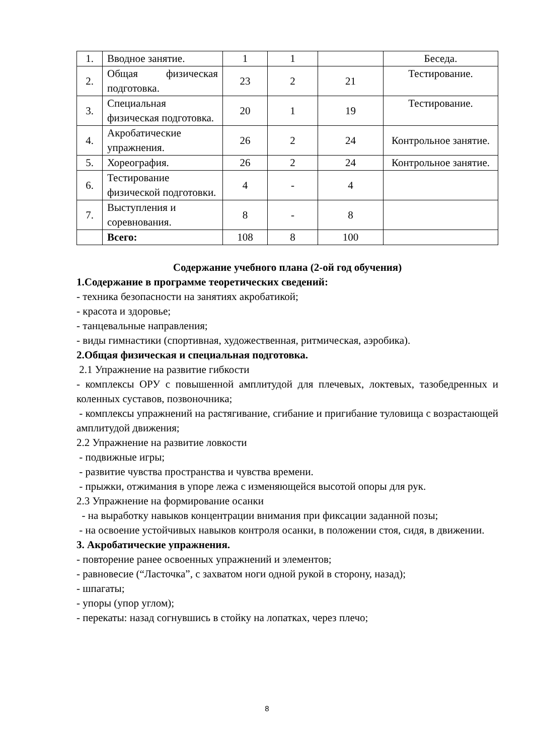| 1. | Вводное занятие. | 1 | 1 | | Беседа. |
| 2. | Общая физическая подготовка. | 23 | 2 | 21 | Тестирование. |
| 3. | Специальная физическая подготовка. | 20 | 1 | 19 | Тестирование. |
| 4. | Акробатические упражнения. | 26 | 2 | 24 | Контрольное занятие. |
| 5. | Хореография. | 26 | 2 | 24 | Контрольное занятие. |
| 6. | Тестирование физической подготовки. | 4 | - | 4 | |
| 7. | Выступления и соревнования. | 8 | - | 8 | |
| | Всего: | 108 | 8 | 100 | |
Содержание учебного плана (2-ой год обучения)
1.Содержание в программе теоретических сведений:
- техника безопасности на занятиях акробатикой;
- красота и здоровье;
- танцевальные направления;
- виды гимнастики (спортивная, художественная, ритмическая, аэробика).
2.Общая физическая и специальная подготовка.
2.1 Упражнение на развитие гибкости
- комплексы ОРУ с повышенной амплитудой для плечевых, локтевых, тазобедренных и коленных суставов, позвоночника;
- комплексы упражнений на растягивание, сгибание и пригибание туловища с возрастающей амплитудой движения;
2.2 Упражнение на развитие ловкости
- подвижные игры;
- развитие чувства пространства и чувства времени.
- прыжки, отжимания в упоре лежа с изменяющейся высотой опоры для рук.
2.3 Упражнение на формирование осанки
- на выработку навыков концентрации внимания при фиксации заданной позы;
- на освоение устойчивых навыков контроля осанки, в положении стоя, сидя, в движении.
3. Акробатические упражнения.
- повторение ранее освоенных упражнений и элементов;
- равновесие (“Ласточка”, с захватом ноги одной рукой в сторону, назад);
- шпагаты;
- упоры (упор углом);
- перекаты: назад согнувшись в стойку на лопатках, через плечо;
8